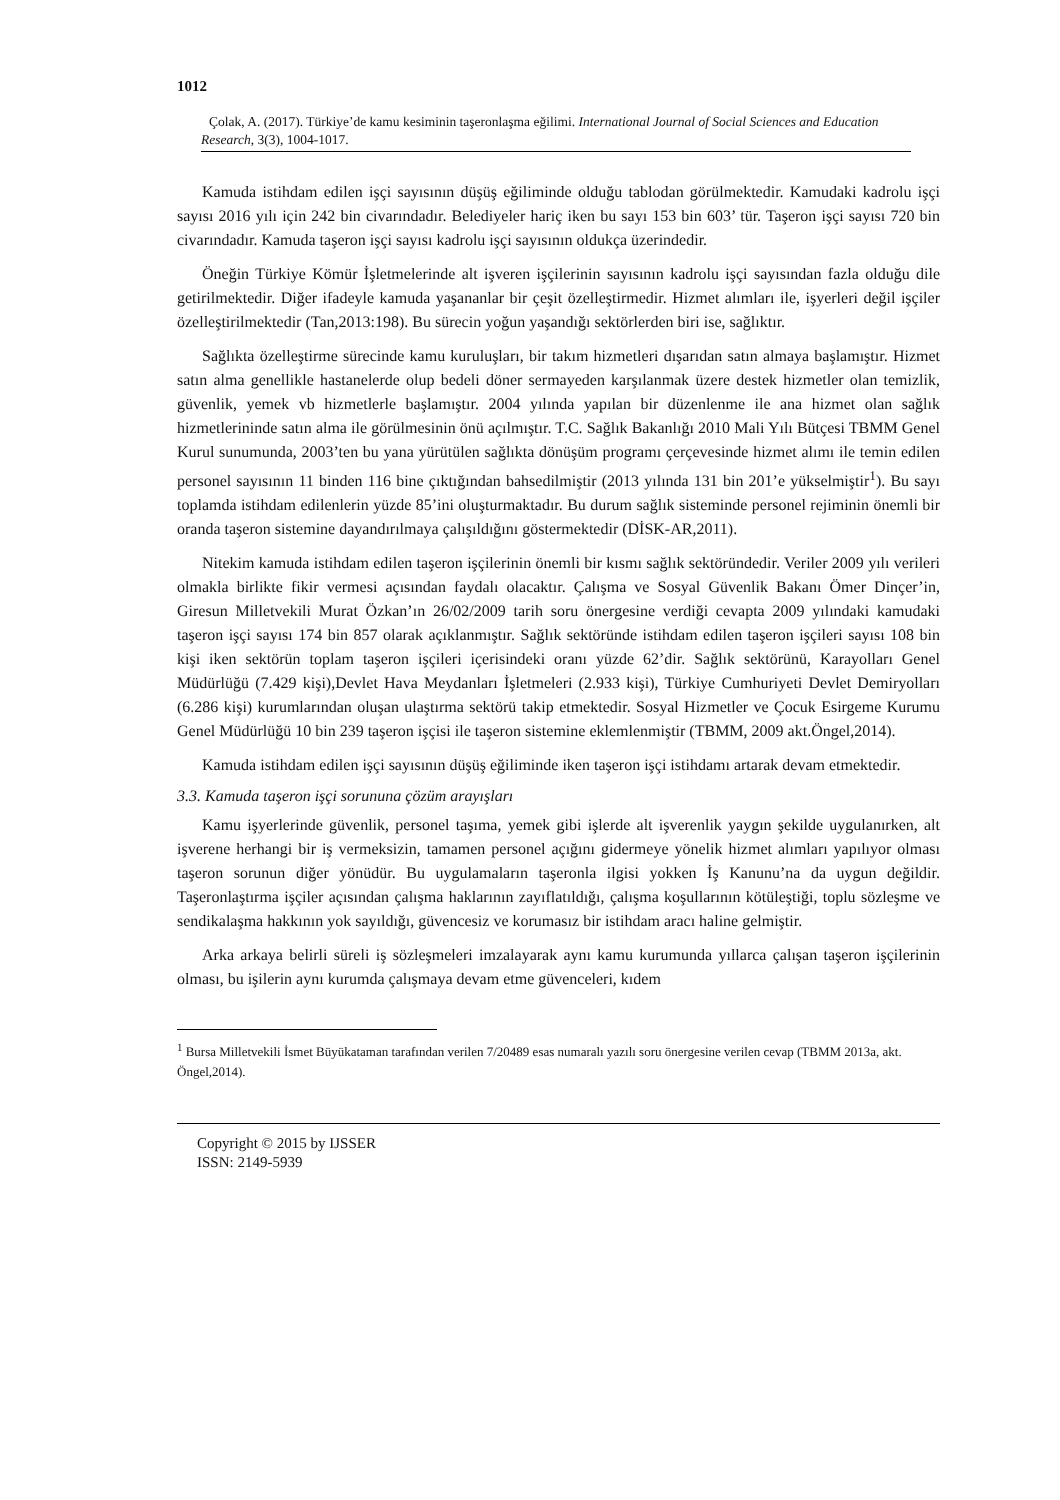1012
Çolak, A. (2017). Türkiye’de kamu kesiminin taşeronlaşma eğilimi. International Journal of Social Sciences and Education Research, 3(3), 1004-1017.
Kamuda istihdam edilen işçi sayısının düşüş eğiliminde olduğu tablodan görülmektedir. Kamudaki kadrolu işçi sayısı 2016 yılı için 242 bin civarındadır. Belediyeler hariç iken bu sayı 153 bin 603’ tür. Taşeron işçi sayısı 720 bin civarındadır. Kamuda taşeron işçi sayısı kadrolu işçi sayısının oldukça üzerindedir.
Öneğin Türkiye Kömür İşletmelerinde alt işveren işçilerinin sayısının kadrolu işçi sayısından fazla olduğu dile getirilmektedir. Diğer ifadeyle kamuda yaşananlar bir çeşit özelleştirmedir. Hizmet alımları ile, işyerleri değil işçiler özelleştirilmektedir (Tan,2013:198). Bu sürecin yoğun yaşandığı sektörlerden biri ise, sağlıktır.
Sağlıkta özelleştirme sürecinde kamu kuruluşları, bir takım hizmetleri dışarıdan satın almaya başlamıştır. Hizmet satın alma genellikle hastanelerde olup bedeli döner sermayeden karşılanmak üzere destek hizmetler olan temizlik, güvenlik, yemek vb hizmetlerle başlamıştır. 2004 yılında yapılan bir düzenlenme ile ana hizmet olan sağlık hizmetlerininde satın alma ile görülmesinin önü açılmıştır. T.C. Sağlık Bakanlığı 2010 Mali Yılı Bütçesi TBMM Genel Kurul sunumunda, 2003’ten bu yana yürütülen sağlıkta dönüşüm programı çerçevesinde hizmet alımı ile temin edilen personel sayısının 11 binden 116 bine çıktığından bahsedilmiştir (2013 yılında 131 bin 201’e yükselmiştir<sup>1</sup>). Bu sayı toplamda istihdam edilenlerin yüzde 85’ini oluşturmaktadır. Bu durum sağlık sisteminde personel rejiminin önemli bir oranda taşeron sistemine dayandırılmaya çalışıldığını göstermektedir (DİSK-AR,2011).
Nitekim kamuda istihdam edilen taşeron işçilerinin önemli bir kısmı sağlık sektöründedir. Veriler 2009 yılı verileri olmakla birlikte fikir vermesi açısından faydalı olacaktır. Çalışma ve Sosyal Güvenlik Bakanı Ömer Dinçer’in, Giresun Milletvekili Murat Özkan’ın 26/02/2009 tarih soru önergesine verdiği cevapta 2009 yılındaki kamudaki taşeron işçi sayısı 174 bin 857 olarak açıklanmıştır. Sağlık sektöründe istihdam edilen taşeron işçileri sayısı 108 bin kişi iken sektörün toplam taşeron işçileri içerisindeki oranı yüzde 62’dir. Sağlık sektörünü, Karayolları Genel Müdürlüğü (7.429 kişi),Devlet Hava Meydanları İşletmeleri (2.933 kişi), Türkiye Cumhuriyeti Devlet Demiryolları (6.286 kişi) kurumlarından oluşan ulaştırma sektörü takip etmektedir. Sosyal Hizmetler ve Çocuk Esirgeme Kurumu Genel Müdürlüğü 10 bin 239 taşeron işçisi ile taşeron sistemine eklemlenmiştir (TBMM, 2009 akt.Öngel,2014).
Kamuda istihdam edilen işçi sayısının düşüş eğiliminde iken taşeron işçi istihdamı artarak devam etmektedir.
3.3. Kamuda taşeron işçi sorununa çözüm arayışları
Kamu işyerlerinde güvenlik, personel taşıma, yemek gibi işlerde alt işverenlik yaygın şekilde uygulanırken, alt işverene herhangi bir iş vermeksizin, tamamen personel açığını gidermeye yönelik hizmet alımları yapılıyor olması taşeron sorunun diğer yönüdür. Bu uygulamaların taşeronla ilgisi yokken İş Kanunu’na da uygun değildir. Taşeronlaştırma işçiler açısından çalışma haklarının zayıflatıldığı, çalışma koşullarının kötüleştiği, toplu sözleşme ve sendikalaşma hakkının yok sayıldığı, güvencesiz ve korumasız bir istihdam aracı haline gelmiştir.
Arka arkaya belirli süreli iş sözleşmeleri imzalayarak aynı kamu kurumunda yıllarca çalışan taşeron işçilerinin olması, bu işilerin aynı kurumda çalışmaya devam etme güvenceleri, kıdem
<sup>1</sup> Bursa Milletvekili İsmet Büyükataman tarafından verilen 7/20489 esas numaralı yazılı soru önergesine verilen cevap (TBMM 2013a, akt. Öngel,2014).
Copyright © 2015 by IJSSER
ISSN: 2149-5939